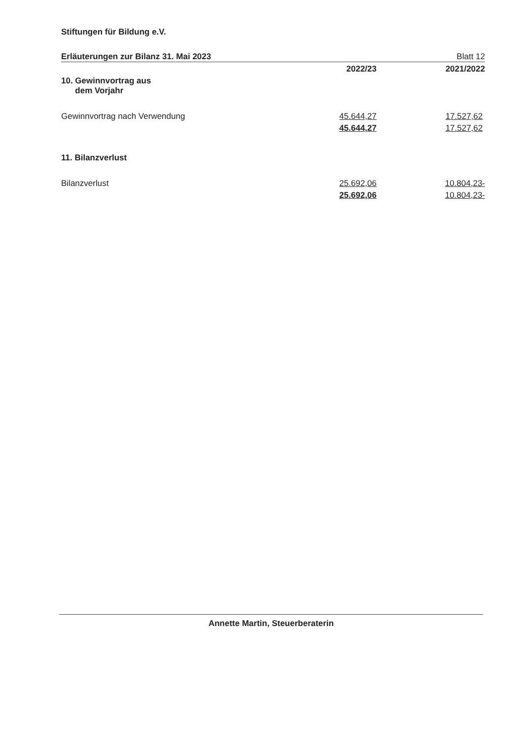Stiftungen für Bildung e.V.
Erläuterungen zur Bilanz 31. Mai 2023 Blatt 12
| | 2022/23 | 2021/2022 |
| 10. Gewinnvortrag aus dem Vorjahr | | |
| Gewinnvortrag nach Verwendung | 45.644,27 | 17.527,62 |
| | 45.644,27 | 17.527,62 |
| 11. Bilanzverlust | | |
| Bilanzverlust | 25.692,06 | 10.804,23- |
| | 25.692,06 | 10.804,23- |
Annette Martin, Steuerberaterin